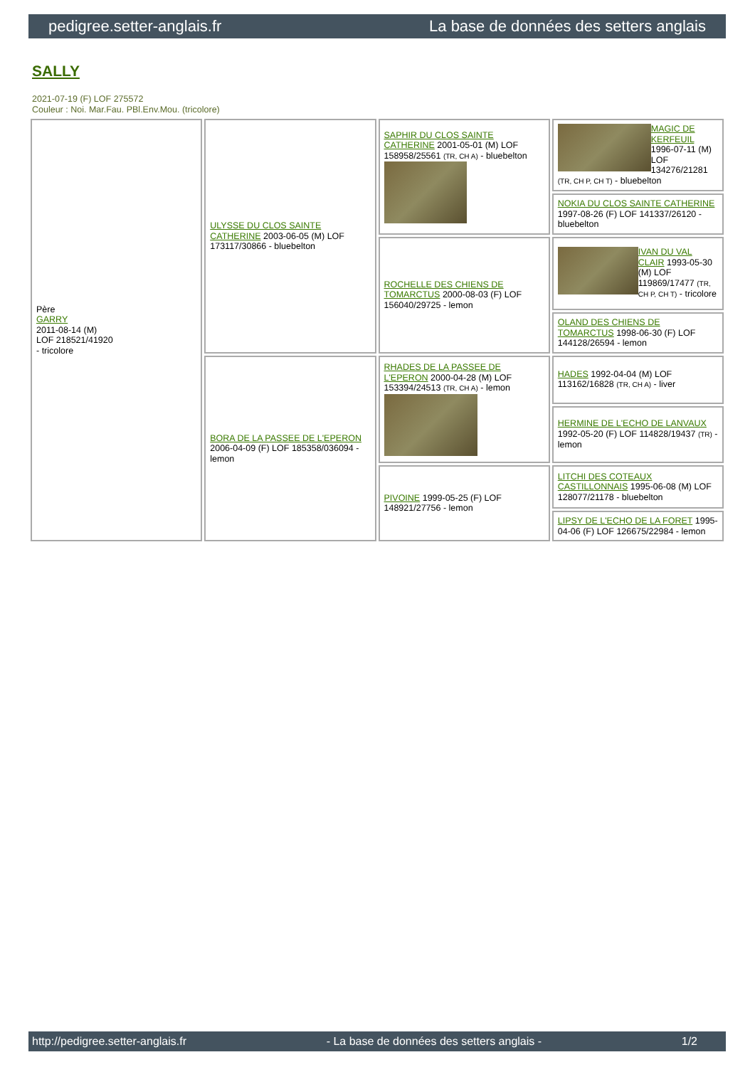pedigree.setter-anglais.fr La base de données des setters anglais
SALLY
2021-07-19 (F) LOF 275572
Couleur : Noi. Mar.Fau. PBl.Env.Mou. (tricolore)
| Père GARRY 2011-08-14 (M) LOF 218521/41920 - tricolore | ULYSSE DU CLOS SAINTE CATHERINE 2003-06-05 (M) LOF 173117/30866 - bluebelton | SAPHIR DU CLOS SAINTE CATHERINE 2001-05-01 (M) LOF 158958/25561 (TR, CH A) - bluebelton | MAGIC DE KERFEUIL 1996-07-11 (M) LOF 134276/21281 (TR, CH P, CH T) - bluebelton |
| | | | NOKIA DU CLOS SAINTE CATHERINE 1997-08-26 (F) LOF 141337/26120 - bluebelton |
| | | ROCHELLE DES CHIENS DE TOMARCTUS 2000-08-03 (F) LOF 156040/29725 - lemon | IVAN DU VAL CLAIR 1993-05-30 (M) LOF 119869/17477 (TR, CH P, CH T) - tricolore |
| | | | OLAND DES CHIENS DE TOMARCTUS 1998-06-30 (F) LOF 144128/26594 - lemon |
| | BORA DE LA PASSEE DE L'EPERON 2006-04-09 (F) LOF 185358/036094 - lemon | RHADES DE LA PASSEE DE L'EPERON 2000-04-28 (M) LOF 153394/24513 (TR, CH A) - lemon | HADES 1992-04-04 (M) LOF 113162/16828 (TR, CH A) - liver |
| | | | HERMINE DE L'ECHO DE LANVAUX 1992-05-20 (F) LOF 114828/19437 (TR) - lemon |
| | | PIVOINE 1999-05-25 (F) LOF 148921/27756 - lemon | LITCHI DES COTEAUX CASTILLONNAIS 1995-06-08 (M) LOF 128077/21178 - bluebelton |
| | | | LIPSY DE L'ECHO DE LA FORET 1995-04-06 (F) LOF 126675/22984 - lemon |
http://pedigree.setter-anglais.fr - La base de données des setters anglais - 1/2